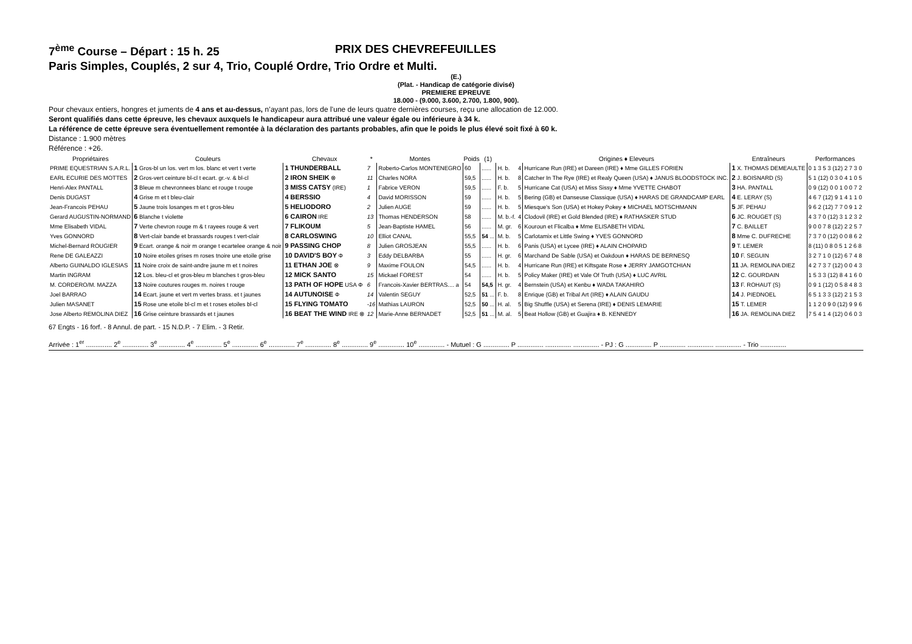7<sup>ème</sup> Course – Départ : 15 h. 25 PRIX DES CHEVREFEUILLES
Paris Simples, Couplés, 2 sur 4, Trio, Couplé Ordre, Trio Ordre et Multi.
(E.)
(Plat. - Handicap de catégorie divisé)
PREMIERE EPREUVE
18.000 - (9.000, 3.600, 2.700, 1.800, 900).
Pour chevaux entiers, hongres et juments de 4 ans et au-dessus, n’ayant pas, lors de l’une de leurs quatre dernières courses, reçu une allocation de 12.000.
Seront qualifiés dans cette épreuve, les chevaux auxquels le handicapeur aura attribué une valeur égale ou inférieure à 34 k.
La référence de cette épreuve sera éventuellement remontée à la déclaration des partants probables, afin que le poids le plus élevé soit fixé à 60 k.
Distance : 1.900 mètres
Référence : +26.
| Propriétaires | Couleurs | Chevaux | * | Montes | Poids | (1) | | | Origines ♦ Eleveurs | Entraîneurs | Performances |
| --- | --- | --- | --- | --- | --- | --- | --- | --- | --- | --- | --- |
| PRIME EQUESTRIAN S.A.R.L. | 1 Gros-bl un los. vert m los. blanc et vert t verte | 1 THUNDERBALL | 7 | Roberto-Carlos MONTENEGRO | 60 | ...... | H. b. | 4 | Hurricane Run (IRE) et Dareen (IRE) ♦ Mme GILLES FORIEN | 1 X. THOMAS DEMEAULTE | 0 1 3 5 3 (12) 2 7 3 0 |
| EARL ECURIE DES MOTTES | 2 Gros-vert ceinture bl-cl t ecart. gr.-v. & bl-cl | 2 IRON SHEIK ⊗ | 11 | Charles NORA | 59,5 | ...... | H. b. | 8 | Catcher In The Rye (IRE) et Realy Queen (USA) ♦ JANUS BLOODSTOCK INC. | 2 J. BOISNARD (S) | 5 1 (12) 0 3 0 4 1 0 5 |
| Henri-Alex PANTALL | 3 Bleue m chevronnees blanc et rouge t rouge | 3 MISS CATSY (IRE) | 1 | Fabrice VERON | 59,5 | ...... | F. b. | 5 | Hurricane Cat (USA) et Miss Sissy ♦ Mme YVETTE CHABOT | 3 HA. PANTALL | 0 9 (12) 0 0 1 0 0 7 2 |
| Denis DUGAST | 4 Grise m et t bleu-clair | 4 BERSSIO | 4 | David MORISSON | 59 | ...... | H. b. | 5 | Bering (GB) et Danseuse Classique (USA) ♦ HARAS DE GRANDCAMP EARL | 4 E. LERAY (S) | 4 6 7 (12) 9 1 4 1 1 0 |
| Jean-Francois PEHAU | 5 Jaune trois losanges m et t gros-bleu | 5 HELIODORO | 2 | Julien AUGE | 59 | ...... | H. b. | 5 | Miesque's Son (USA) et Hokey Pokey ♦ MICHAEL MOTSCHMANN | 5 JF. PEHAU | 9 6 2 (12) 7 7 0 9 1 2 |
| Gerard AUGUSTIN-NORMAND | 6 Blanche t violette | 6 CAIRON IRE | 13 | Thomas HENDERSON | 58 | ...... | M. b.-f. | 4 | Clodovil (IRE) et Gold Blended (IRE) ♦ RATHASKER STUD | 6 JC. ROUGET (S) | 4 3 7 0 (12) 3 1 2 3 2 |
| Mme Elisabeth VIDAL | 7 Verte chevron rouge m & t rayees rouge & vert | 7 FLIKOUM | 5 | Jean-Baptiste HAMEL | 56 | ...... | M. gr. | 6 | Kouroun et Flicalba ♦ Mme ELISABETH VIDAL | 7 C. BAILLET | 9 0 0 7 8 (12) 2 2 5 7 |
| Yves GONNORD | 8 Vert-clair bande et brassards rouges t vert-clair | 8 CARLOSWING | 10 | Elliot CANAL | 55,5 | 54 ... | M. b. | 5 | Carlotamix et Little Swing ♦ YVES GONNORD | 8 Mme C. DUFRECHE | 7 3 7 0 (12) 0 0 8 6 2 |
| Michel-Bernard ROUGIER | 9 Ecart. orange & noir m orange t ecartelee orange & noir | 9 PASSING CHOP | 8 | Julien GROSJEAN | 55,5 | ...... | H. b. | 6 | Panis (USA) et Lycee (IRE) ♦ ALAIN CHOPARD | 9 T. LEMER | 8 (11) 0 8 0 5 1 2 6 8 |
| Rene DE GALEAZZI | 10 Noire etoiles grises m roses tnoire une etoile grise | 10 DAVID'S BOY Φ | 3 | Eddy DELBARBA | 55 | ...... | H. gr. | 6 | Marchand De Sable (USA) et Oakdoun ♦ HARAS DE BERNESQ | 10 F. SEGUIN | 3 2 7 1 0 (12) 6 7 4 8 |
| Alberto GUINALDO IGLESIAS | 11 Noire croix de saint-andre jaune m et t noires | 11 ETHAN JOE ⊗ | 9 | Maxime FOULON | 54,5 | ...... | H. b. | 4 | Hurricane Run (IRE) et Kiftsgate Rose ♦ JERRY JAMGOTCHIAN | 11 JA. REMOLINA DIEZ | 4 2 7 3 7 (12) 0 0 4 3 |
| Martin INGRAM | 12 Los. bleu-cl et gros-bleu m blanches t gros-bleu | 12 MICK SANTO | 15 | Mickael FOREST | 54 | ...... | H. b. | 5 | Policy Maker (IRE) et Vale Of Truth (USA) ♦ LUC AVRIL | 12 C. GOURDAIN | 1 5 3 3 (12) 8 4 1 6 0 |
| M. CORDERO/M. MAZZA | 13 Noire coutures rouges m. noires t rouge | 13 PATH OF HOPE USA Φ | 6 | Francois-Xavier BERTRAS.... a | 54 | 54,5 | H. gr. | 4 | Bernstein (USA) et Kenbu ♦ WADA TAKAHIRO | 13 F. ROHAUT (S) | 0 9 1 (12) 0 5 8 4 8 3 |
| Joel BARRAO | 14 Ecart. jaune et vert m vertes brass. et t jaunes | 14 AUTUNOISE Φ | 14 | Valentin SEGUY | 52,5 | 51 ... | F. b. | 8 | Enrique (GB) et Tribal Art (IRE) ♦ ALAIN GAUDU | 14 J. PIEDNOEL | 6 5 1 3 3 (12) 2 1 5 3 |
| Julien MASANET | 15 Rose une etoile bl-cl m et t roses etoiles bl-cl | 15 FLYING TOMATO | -16 | Mathias LAURON | 52,5 | 50 ... | H. al. | 5 | Big Shuffle (USA) et Serena (IRE) ♦ DENIS LEMARIE | 15 T. LEMER | 1 1 2 0 9 0 (12) 9 9 6 |
| Jose Alberto REMOLINA DIEZ | 16 Grise ceinture brassards et t jaunes | 16 BEAT THE WIND IRE ⊗ | 12 | Marie-Anne BERNADET | 52,5 | 51 ... | M. al. | 5 | Beat Hollow (GB) et Guajira ♦ B. KENNEDY | 16 JA. REMOLINA DIEZ | 7 5 4 1 4 (12) 0 6 0 3 |
67 Engts - 16 forf. - 8 Annul. de part. - 15 N.D.P. - 7 Elim. - 3 Retir.
Arrivée : 1<sup>er</sup> .............. 2<sup>e</sup> .............. 3<sup>e</sup> .............. 4<sup>e</sup> .............. 5<sup>e</sup> .............. 6<sup>e</sup> .............. 7<sup>e</sup> .............. 8<sup>e</sup> .............. 9<sup>e</sup> .............. 10<sup>e</sup> .............. - Mutuel : G .............. P .............. .............. .............. - PJ : G .............. P .............. .............. .............. - Trio ..............